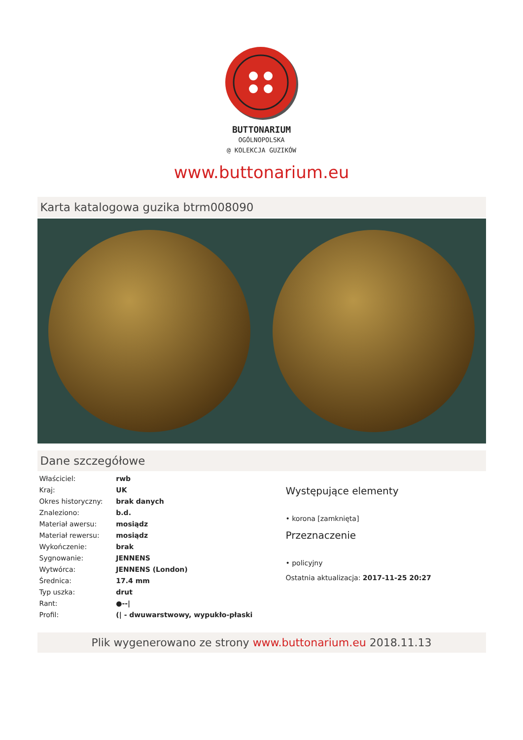BUTTONARIUM
OGÓLNOPOLSKA
@ KOLEKCJA GUZIKÓW
www.buttonarium.eu
Karta katalogowa guzika btrm008090
Dane szczegółowe
| Właściciel: | rwb |
| Kraj: | UK |
| Okres historyczny: | brak danych |
| Znaleziono: | b.d. |
| Materiał awersu: | mosiądz |
| Materiał rewersu: | mosiądz |
| Wykończenie: | brak |
| Sygnowanie: | JENNENS |
| Wytwórca: | JENNENS (London) |
| Średnica: | 17.4 mm |
| Typ uszka: | drut |
| Rant: | ●--/ |
| Profil: | (/ - dwuwarstwowy, wypukło-płaski |
Występujące elementy
• korona [zamknięta]
Przeznaczenie
• policyjny
Ostatnia aktualizacja: 2017-11-25 20:27
Plik wygenerowano ze strony www.buttonarium.eu 2018.11.13